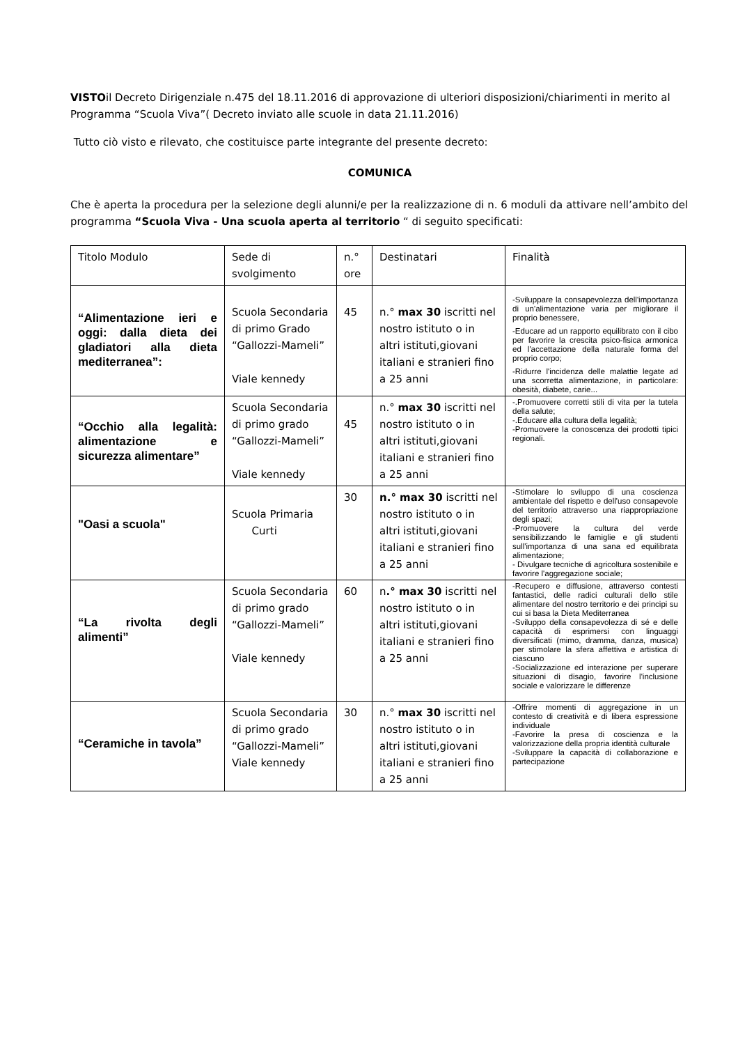VISTOil Decreto Dirigenziale n.475 del 18.11.2016 di approvazione di ulteriori disposizioni/chiarimenti in merito al Programma “Scuola Viva”( Decreto inviato alle scuole in data 21.11.2016)
Tutto ciò visto e rilevato, che costituisce parte integrante del presente decreto:
COMUNICA
Che è aperta la procedura per la selezione degli alunni/e per la realizzazione di n. 6 moduli da attivare nell’ambito del programma “Scuola Viva - Una scuola aperta al territorio “ di seguito specificati:
| Titolo Modulo | Sede di svolgimento | n.° ore | Destinatari | Finalità |
| “Alimentazione ieri e oggi: dalla dieta dei gladiatori alla dieta mediterranea”: | Scuola Secondaria di primo Grado “Gallozzi-Mameli” Viale kennedy | 45 | n.° max 30 iscritti nel nostro istituto o in altri istituti,giovani italiani e stranieri fino a 25 anni | -Sviluppare la consapevolezza dell'importanza di un'alimentazione varia per migliorare il proprio benessere, -Educare ad un rapporto equilibrato con il cibo per favorire la crescita psico-fisica armonica ed l'accettazione della naturale forma del proprio corpo; -Ridurre l'incidenza delle malattie legate ad una scorretta alimentazione, in particolare: obesità, diabete, carie... |
| “Occhio alla legalità: alimentazione e sicurezza alimentare” | Scuola Secondaria di primo grado “Gallozzi-Mameli” Viale kennedy | 45 | n.° max 30 iscritti nel nostro istituto o in altri istituti,giovani italiani e stranieri fino a 25 anni | -.Promuovere corretti stili di vita per la tutela della salute; -.Educare alla cultura della legalità; -Promuovere la conoscenza dei prodotti tipici regionali. |
| "Oasi a scuola" | Scuola Primaria Curti | 30 | n.° max 30 iscritti nel nostro istituto o in altri istituti,giovani italiani e stranieri fino a 25 anni | - Stimolare lo sviluppo di una coscienza ambientale del rispetto e dell'uso consapevole del territorio attraverso una riappropriazione degli spazi; -Promuovere la cultura del verde sensibilizzando le famiglie e gli studenti sull'importanza di una sana ed equilibrata alimentazione; - Divulgare tecniche di agricoltura sostenibile e favorire l'aggregazione sociale; |
| “La rivolta degli alimenti” | Scuola Secondaria di primo grado “Gallozzi-Mameli” Viale kennedy | 60 | n .° max 30 iscritti nel nostro istituto o in altri istituti,giovani italiani e stranieri fino a 25 anni | -Recupero e diffusione, attraverso contesti fantastici, delle radici culturali dello stile alimentare del nostro territorio e dei principi su cui si basa la Dieta Mediterranea -Sviluppo della consapevolezza di sé e delle capacità di esprimersi con linguaggi diversificati (mimo, dramma, danza, musica) per stimolare la sfera affettiva e artistica di ciascuno -Socializzazione ed interazione per superare situazioni di disagio, favorire l'inclusione sociale e valorizzare le differenze |
| “Ceramiche in tavola” | Scuola Secondaria di primo grado “Gallozzi-Mameli” Viale kennedy | 30 | n.° max 30 iscritti nel nostro istituto o in altri istituti,giovani italiani e stranieri fino a 25 anni | -Offrire momenti di aggregazione in un contesto di creatività e di libera espressione individuale -Favorire la presa di coscienza e la valorizzazione della propria identità culturale -Sviluppare la capacità di collaborazione e partecipazione |